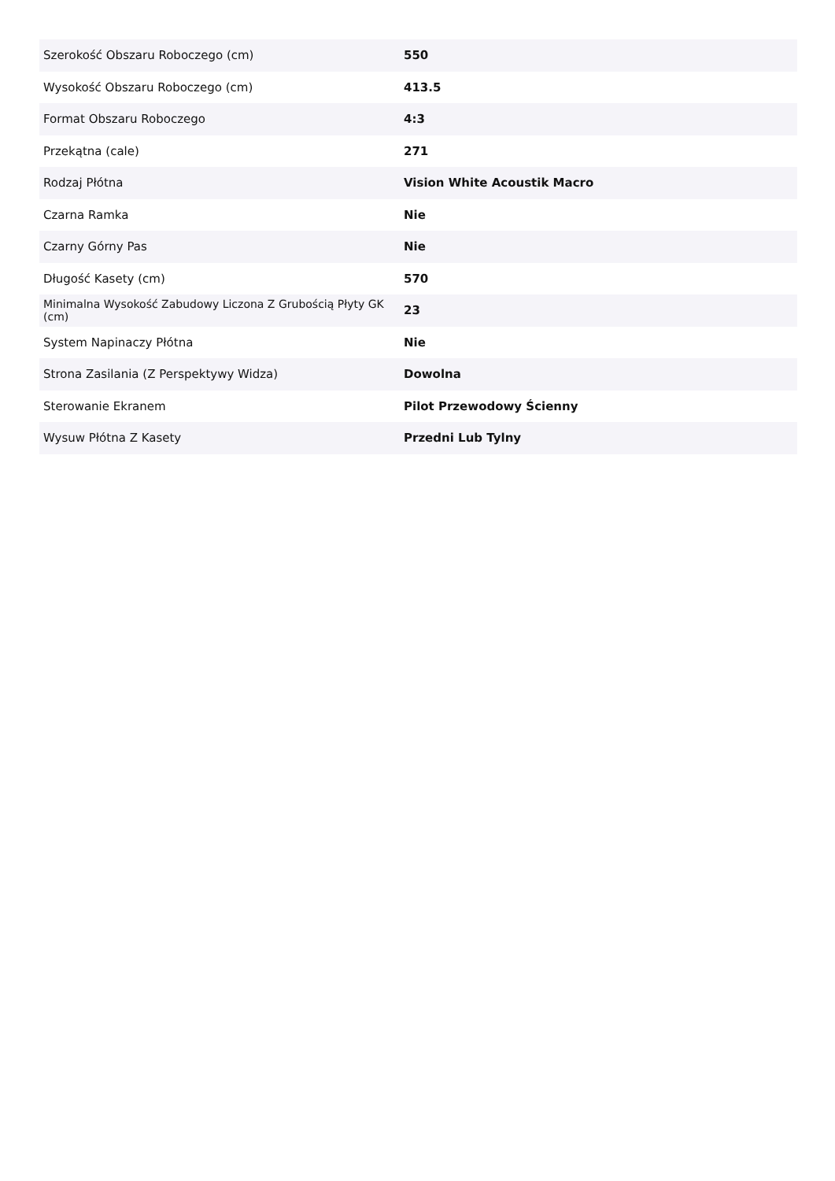| Szerokość Obszaru Roboczego (cm) | 550 |
| Wysokość Obszaru Roboczego (cm) | 413.5 |
| Format Obszaru Roboczego | 4:3 |
| Przekątna (cale) | 271 |
| Rodzaj Płótna | Vision White Acoustik Macro |
| Czarna Ramka | Nie |
| Czarny Górny Pas | Nie |
| Długość Kasety (cm) | 570 |
| Minimalna Wysokość Zabudowy Liczona Z Grubością Płyty GK (cm) | 23 |
| System Napinaczy Płótna | Nie |
| Strona Zasilania (Z Perspektywy Widza) | Dowolna |
| Sterowanie Ekranem | Pilot Przewodowy Ścienny |
| Wysuw Płótna Z Kasety | Przedni Lub Tylny |